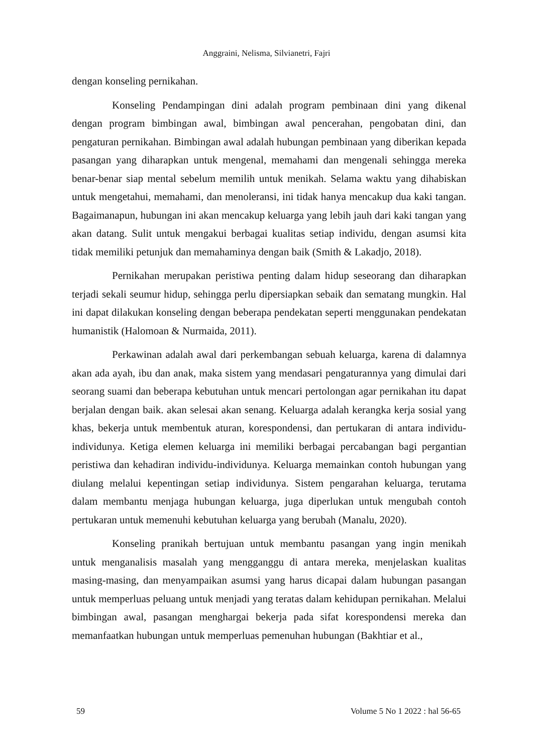Anggraini, Nelisma, Silvianetri, Fajri
dengan konseling pernikahan.
Konseling Pendampingan dini adalah program pembinaan dini yang dikenal dengan program bimbingan awal, bimbingan awal pencerahan, pengobatan dini, dan pengaturan pernikahan. Bimbingan awal adalah hubungan pembinaan yang diberikan kepada pasangan yang diharapkan untuk mengenal, memahami dan mengenali sehingga mereka benar-benar siap mental sebelum memilih untuk menikah. Selama waktu yang dihabiskan untuk mengetahui, memahami, dan menoleransi, ini tidak hanya mencakup dua kaki tangan. Bagaimanapun, hubungan ini akan mencakup keluarga yang lebih jauh dari kaki tangan yang akan datang. Sulit untuk mengakui berbagai kualitas setiap individu, dengan asumsi kita tidak memiliki petunjuk dan memahaminya dengan baik (Smith & Lakadjo, 2018).
Pernikahan merupakan peristiwa penting dalam hidup seseorang dan diharapkan terjadi sekali seumur hidup, sehingga perlu dipersiapkan sebaik dan sematang mungkin. Hal ini dapat dilakukan konseling dengan beberapa pendekatan seperti menggunakan pendekatan humanistik (Halomoan & Nurmaida, 2011).
Perkawinan adalah awal dari perkembangan sebuah keluarga, karena di dalamnya akan ada ayah, ibu dan anak, maka sistem yang mendasari pengaturannya yang dimulai dari seorang suami dan beberapa kebutuhan untuk mencari pertolongan agar pernikahan itu dapat berjalan dengan baik. akan selesai akan senang. Keluarga adalah kerangka kerja sosial yang khas, bekerja untuk membentuk aturan, korespondensi, dan pertukaran di antara individu-individunya. Ketiga elemen keluarga ini memiliki berbagai percabangan bagi pergantian peristiwa dan kehadiran individu-individunya. Keluarga memainkan contoh hubungan yang diulang melalui kepentingan setiap individunya. Sistem pengarahan keluarga, terutama dalam membantu menjaga hubungan keluarga, juga diperlukan untuk mengubah contoh pertukaran untuk memenuhi kebutuhan keluarga yang berubah (Manalu, 2020).
Konseling pranikah bertujuan untuk membantu pasangan yang ingin menikah untuk menganalisis masalah yang mengganggu di antara mereka, menjelaskan kualitas masing-masing, dan menyampaikan asumsi yang harus dicapai dalam hubungan pasangan untuk memperluas peluang untuk menjadi yang teratas dalam kehidupan pernikahan. Melalui bimbingan awal, pasangan menghargai bekerja pada sifat korespondensi mereka dan memanfaatkan hubungan untuk memperluas pemenuhan hubungan (Bakhtiar et al.,
59 Volume 5 No 1 2022 : hal 56-65